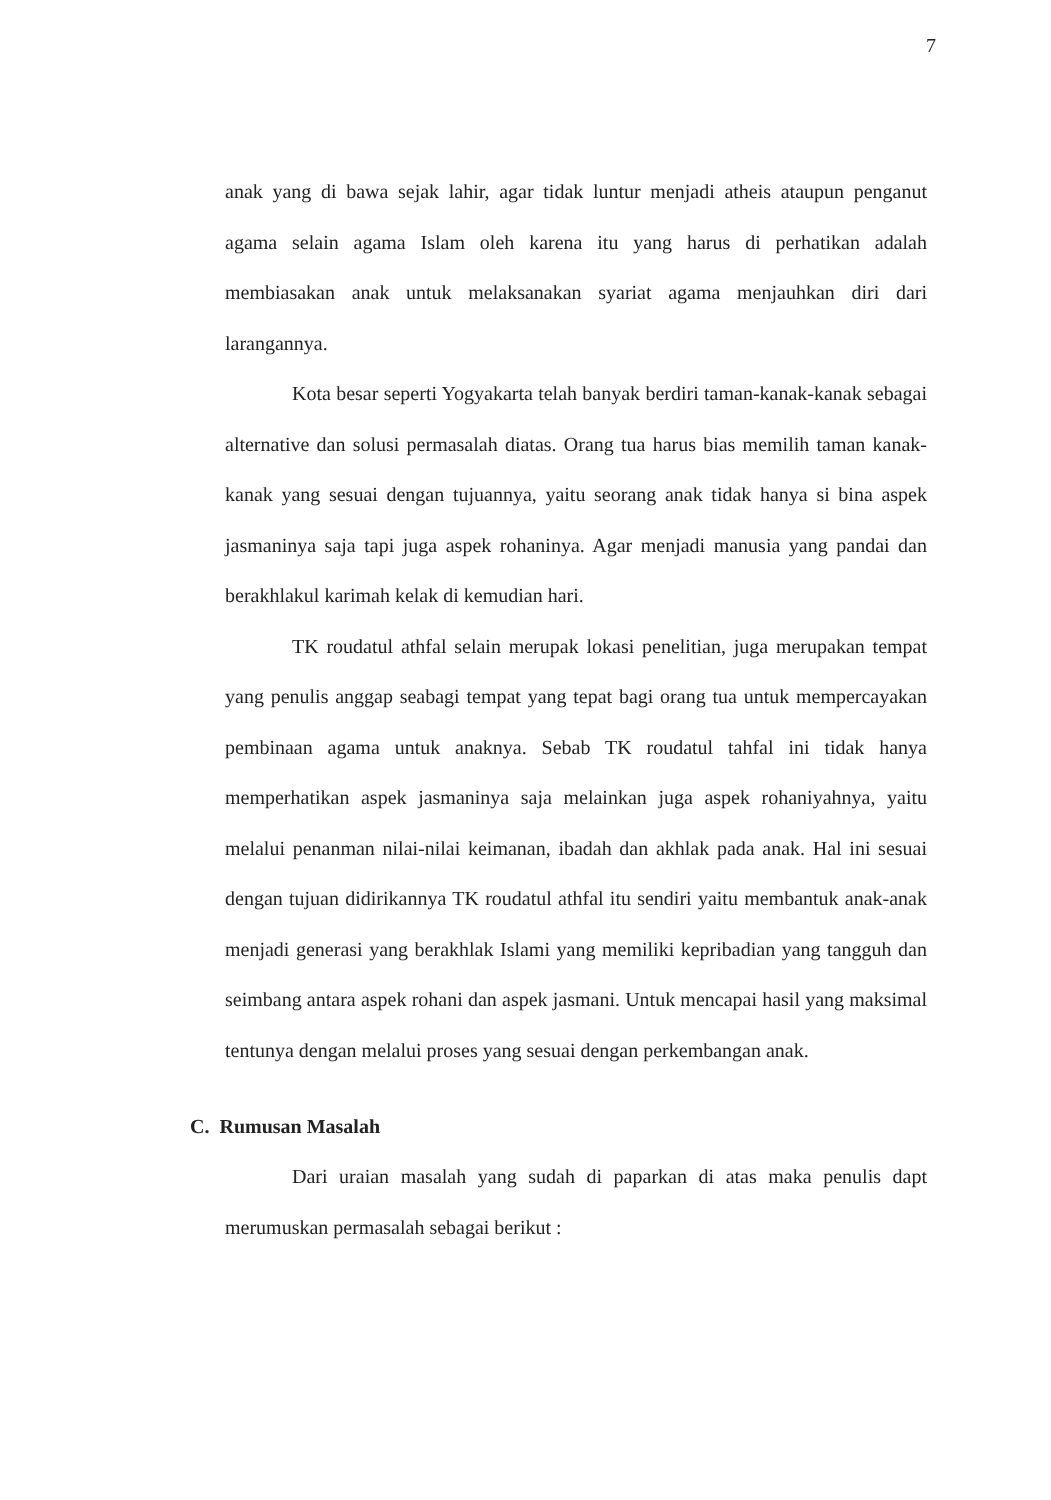7
anak yang di bawa sejak lahir, agar tidak luntur menjadi atheis ataupun penganut agama selain agama Islam oleh karena itu yang harus di perhatikan adalah membiasakan anak untuk melaksanakan syariat agama menjauhkan diri dari larangannya.
Kota besar seperti Yogyakarta telah banyak berdiri taman-kanak-kanak sebagai alternative dan solusi permasalah diatas. Orang tua harus bias memilih taman kanak-kanak yang sesuai dengan tujuannya, yaitu seorang anak tidak hanya si bina aspek jasmaninya saja tapi juga aspek rohaninya. Agar menjadi manusia yang pandai dan berakhlakul karimah kelak di kemudian hari.
TK roudatul athfal selain merupak lokasi penelitian, juga merupakan tempat yang penulis anggap seabagi tempat yang tepat bagi orang tua untuk mempercayakan pembinaan agama untuk anaknya. Sebab TK roudatul tahfal ini tidak hanya memperhatikan aspek jasmaninya saja melainkan juga aspek rohaniyahnya, yaitu melalui penanman nilai-nilai keimanan, ibadah dan akhlak pada anak. Hal ini sesuai dengan tujuan didirikannya TK roudatul athfal itu sendiri yaitu membantuk anak-anak menjadi generasi yang berakhlak Islami yang memiliki kepribadian yang tangguh dan seimbang antara aspek rohani dan aspek jasmani. Untuk mencapai hasil yang maksimal tentunya dengan melalui proses yang sesuai dengan perkembangan anak.
C. Rumusan Masalah
Dari uraian masalah yang sudah di paparkan di atas maka penulis dapt merumuskan permasalah sebagai berikut :